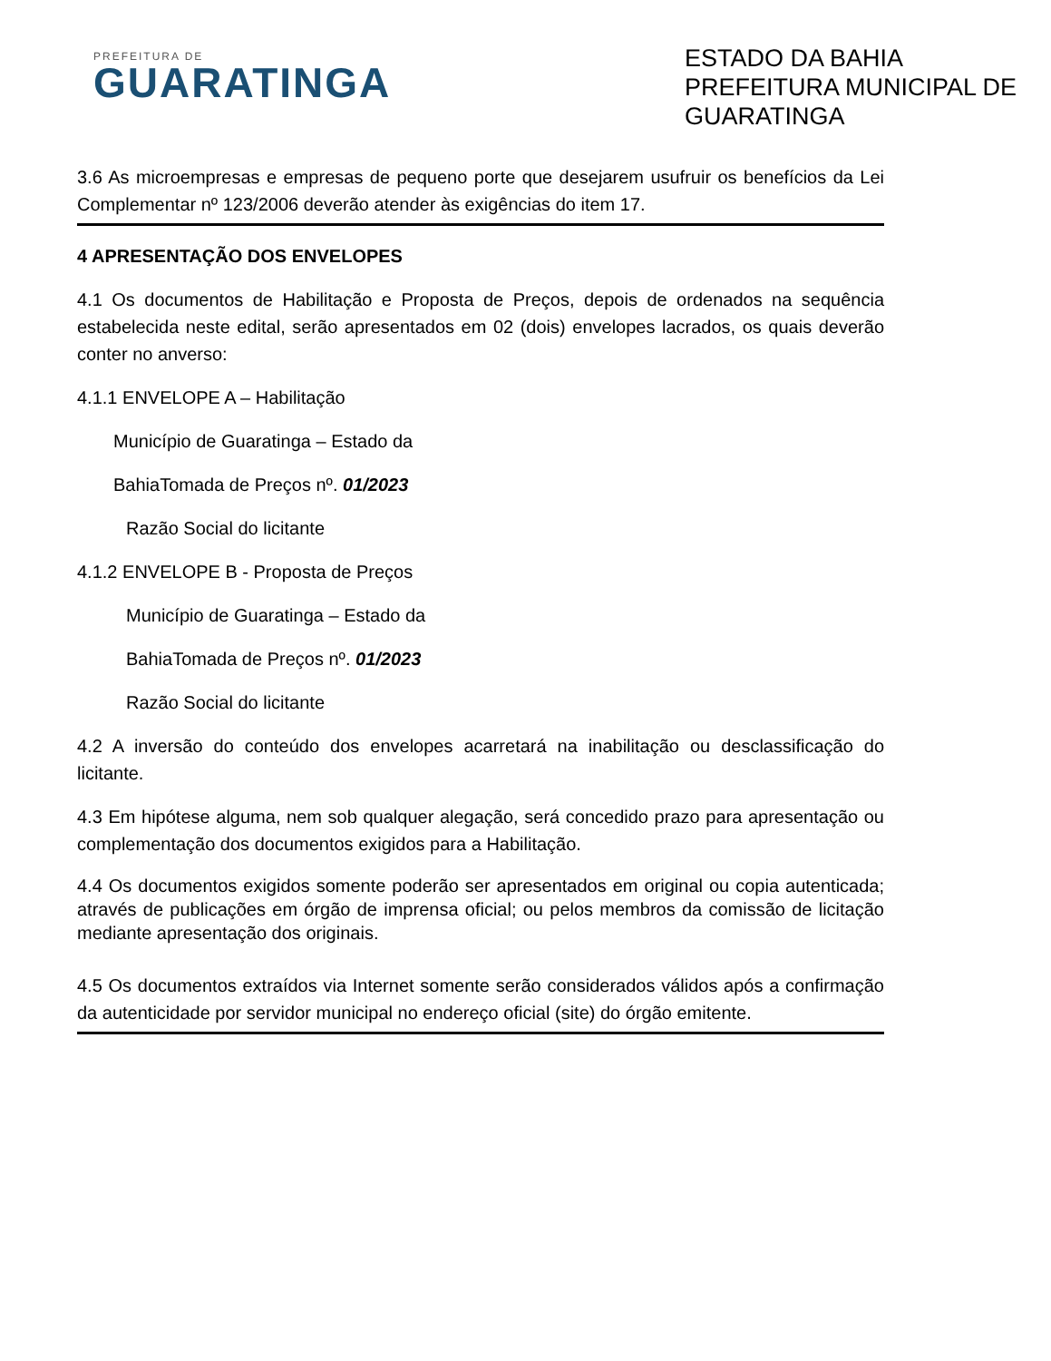PREFEITURA DE
GUARATINGA
ESTADO DA BAHIA
PREFEITURA MUNICIPAL DE GUARATINGA
3.6 As microempresas e empresas de pequeno porte que desejarem usufruir os benefícios da Lei Complementar nº 123/2006 deverão atender às exigências do item 17.
4 APRESENTAÇÃO DOS ENVELOPES
4.1 Os documentos de Habilitação e Proposta de Preços, depois de ordenados na sequência estabelecida neste edital, serão apresentados em 02 (dois) envelopes lacrados, os quais deverão conter no anverso:
4.1.1 ENVELOPE A – Habilitação
Município de Guaratinga – Estado da
BahiaTomada de Preços nº. 01/2023
Razão Social do licitante
4.1.2 ENVELOPE B - Proposta de Preços
Município de Guaratinga – Estado da
BahiaTomada de Preços nº. 01/2023
Razão Social do licitante
4.2 A inversão do conteúdo dos envelopes acarretará na inabilitação ou desclassificação do licitante.
4.3 Em hipótese alguma, nem sob qualquer alegação, será concedido prazo para apresentação ou complementação dos documentos exigidos para a Habilitação.
4.4 Os documentos exigidos somente poderão ser apresentados em original ou copia autenticada; através de publicações em órgão de imprensa oficial; ou pelos membros da comissão de licitação mediante apresentação dos originais.
4.5 Os documentos extraídos via Internet somente serão considerados válidos após a confirmação da autenticidade por servidor municipal no endereço oficial (site) do órgão emitente.